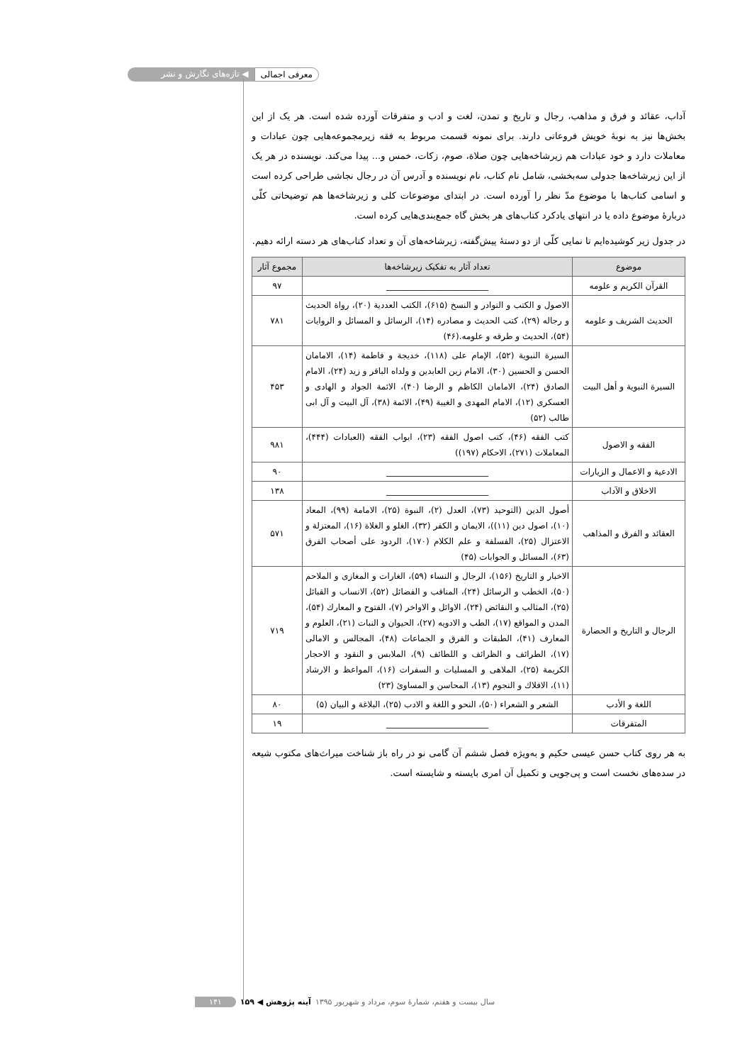معرفی اجمالی ◀ تازه‌های نگارش و نشر
آداب، عقائد و فرق و مذاهب، رجال و تاریخ و تمدن، لغت و ادب و متفرقات آورده شده است. هر یک از این بخش‌ها نیز به نوبهٔ خویش فروعاتی دارند. برای نمونه قسمت مربوط به فقه زیرمجموعه‌هایی چون عبادات و معاملات دارد و خود عبادات هم زیرشاخه‌هایی چون صلاة، صوم، زکات، خمس و... پیدا می‌کند. نویسنده در هر یک از این زیرشاخه‌ها جدولی سه‌بخشی، شامل نام کتاب، نام نویسنده و آدرس آن در رجال نجاشی طراحی کرده است و اسامی کتاب‌ها با موضوع مدّ نظر را آورده است. در ابتدای موضوعات کلی و زیرشاخه‌ها هم توضیحاتی کلّی دربارهٔ موضوع داده یا در انتهای یادکرد کتاب‌های هر بخش گاه جمع‌بندی‌هایی کرده است.
در جدول زیر کوشیده‌ایم تا نمایی کلّی از دو دستهٔ پیش‌گفته، زیرشاخه‌های آن و تعداد کتاب‌های هر دسته ارائه دهیم.
| موضوع | تعداد آثار به تفکیک زیرشاخه‌ها | مجموع آثار |
| --- | --- | --- |
| القرآن الكريم و علومه | ________________________ | ۹۷ |
| الحديث الشريف و علومه | الاصول و الكتب و النوادر و النسخ (۶۱۵)، الكتب العددية (۲۰)، رواة الحديث و رجاله (۲۹)، كتب الحديث و مصادره (۱۴)، الرسائل و المسائل و الروايات (۵۴)، الحديث و طرقه و علومه.(۴۶) | ۷۸۱ |
| السيرة النبوية و أهل البيت | السيرة النبوية (۵۲)، الإمام علی (۱۱۸)، خديجة و فاطمة (۱۴)، الامامان الحسن و الحسين (۳۰)، الامام زين العابدين و ولداه الباقر و زيد (۲۴)، الامام الصادق (۲۴)، الامامان الكاظم و الرضا (۴۰)، الائمة الجواد و الهادی و العسكری (۱۲)، الامام المهدی و الغيبة (۴۹)، الائمة (۳۸)، آل البيت و آل ابی طالب (۵۲) | ۴۵۳ |
| الفقه و الاصول | كتب الفقه (۴۶)، كتب اصول الفقه (۲۳)، ابواب الفقه (العبادات (۴۴۴)، المعاملات (۲۷۱)، الاحكام (۱۹۷)) | ۹۸۱ |
| الادعية و الاعمال و الزيارات | ________________________ | ۹۰ |
| الاخلاق و الآداب | ________________________ | ۱۳۸ |
| العقائد و الفرق و المذاهب | أصول الدين (التوحيد (۷۳)، العدل (۲)، النبوة (۲۵)، الامامة (۹۹)، المعاد (۱۰)، اصول دين (۱۱))، الايمان و الكفر (۳۲)، الغلو و الغلاة (۱۶)، المعتزلة و الاعتزال (۲۵)، الفسلفة و علم الكلام (۱۷۰)، الردود علی أصحاب الفرق (۶۳)، المسائل و الجوابات (۴۵) | ۵۷۱ |
| الرجال و التاريخ و الحضارة | الاخبار و التاريخ (۱۵۶)، الرجال و النساء (۵۹)، الغارات و المغازی و الملاحم (۵۰)، الخطب و الرسائل (۲۴)، المناقب و الفضائل (۵۲)، الانساب و القبائل (۲۵)، المثالب و النقائض (۲۴)، الاوائل و الاواخر (۷)، الفتوح و المعارك (۵۴)، المدن و المواقع (۱۷)، الطب و الادويه (۲۷)، الحيوان و النبات (۲۱)، العلوم و المعارف (۴۱)، الطبقات و الفرق و الجماعات (۴۸)، المجالس و الامالی (۱۷)، الطرائف و الظرائف و اللطائف (۹)، الملابس و النقود و الاحجار الكريمة (۲۵)، الملاهی و المسليات و السفرات (۱۶)، المواعظ و الارشاد (۱۱)، الافلاك و النجوم (۱۳)، المحاسن و المساوئ (۲۳) | ۷۱۹ |
| اللغة و الأدب | الشعر و الشعراء (۵۰)، النحو و اللغة و الادب (۲۵)، البلاغة و البيان (۵) | ۸۰ |
| المتفرقات | ________________________ | ۱۹ |
به هر روی کتاب حسن عیسی حکیم و به‌ویژه فصل ششم آن گامی نو در راه باز شناخت میراث‌های مکتوب شیعه در سده‌های نخست است و پی‌جویی و تکمیل آن امری بایسته و شایسته است.
سال بیست و هفتم، شمارهٔ سوم، مرداد و شهریور ۱۳۹۵ آینه پژوهش ◀ ۱۵۹ ۱۴۱